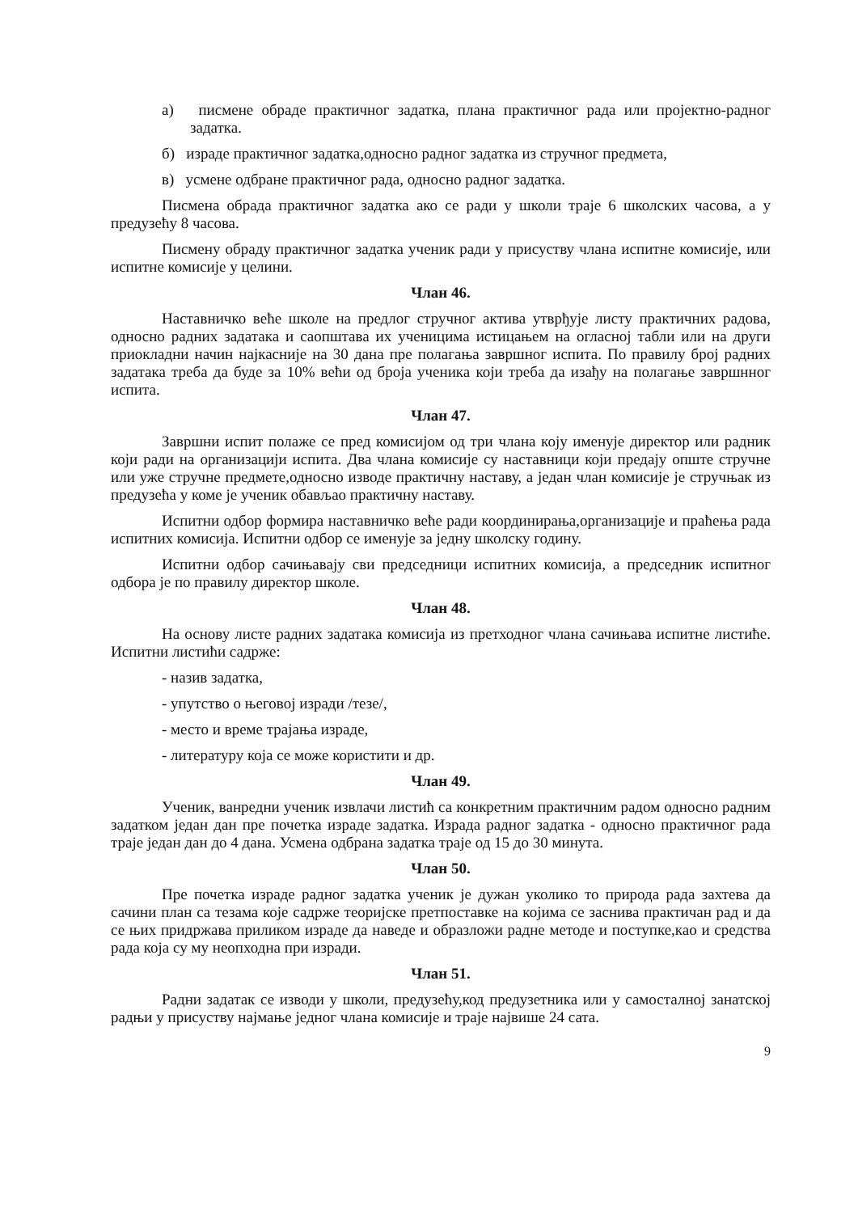а) писмене обраде практичног задатка, плана практичног рада или пројектно-радног задатка.
б) израде практичног задатка,односно радног задатка из стручног предмета,
в) усмене одбране практичног рада, односно радног задатка.
Писмена обрада практичног задатка ако се ради у школи траје 6 школских часова, а у предузећу 8 часова.
Писмену обраду практичног задатка ученик ради у присуству члана испитне комисије, или испитне комисије у целини.
Члан 46.
Наставничко веће школе на предлог стручног актива утврђује листу практичних радова, односно радних задатака и саопштава их ученицима истицањем на огласној табли или на други приокладни начин најкасније на 30 дана пре полагања завршног испита. По правилу број радних задатака треба да буде за 10% већи од броја ученика који треба да изађу на полагање завршнног испита.
Члан 47.
Завршни испит полаже се пред комисијом од три члана коју именује директор или радник који ради на организацији испита. Два члана комисије су наставници који предају опште стручне или уже стручне предмете,односно изводе практичну наставу, а један члан комисије је стручњак из предузећа у коме је ученик обављао практичну наставу.
Испитни одбор формира наставничко веће ради координирања,организације и праћења рада испитних комисија. Испитни одбор се именује за једну школску годину.
Испитни одбор сачињавају сви председници испитних комисија, а председник испитног одбора је по правилу директор школе.
Члан 48.
На основу листе радних задатака комисија из претходног члана сачињава испитне листиће. Испитни листићи садрже:
- назив задатка,
- упутство о његовој изради /тезе/,
- место и време трајања израде,
- литературу која се може користити и др.
Члан 49.
Ученик, ванредни ученик извлачи листић са конкретним практичним радом односно радним задатком један дан пре почетка израде задатка. Израда радног задатка - односно практичног рада траје један дан до 4 дана. Усмена одбрана задатка траје од 15 до 30 минута.
Члан 50.
Пре почетка израде радног задатка ученик је дужан уколико то природа рада захтева да сачини план са тезама које садрже теоријске претпоставке на којима се заснива практичан рад и да се њих придржава приликом израде да наведе и образложи радне методе и поступке,као и средства рада која су му неопходна при изради.
Члан 51.
Радни задатак се изводи у школи, предузећу,код предузетника или у самосталној занатској радњи у присуству најмање једног члана комисије и траје највише 24 сата.
9